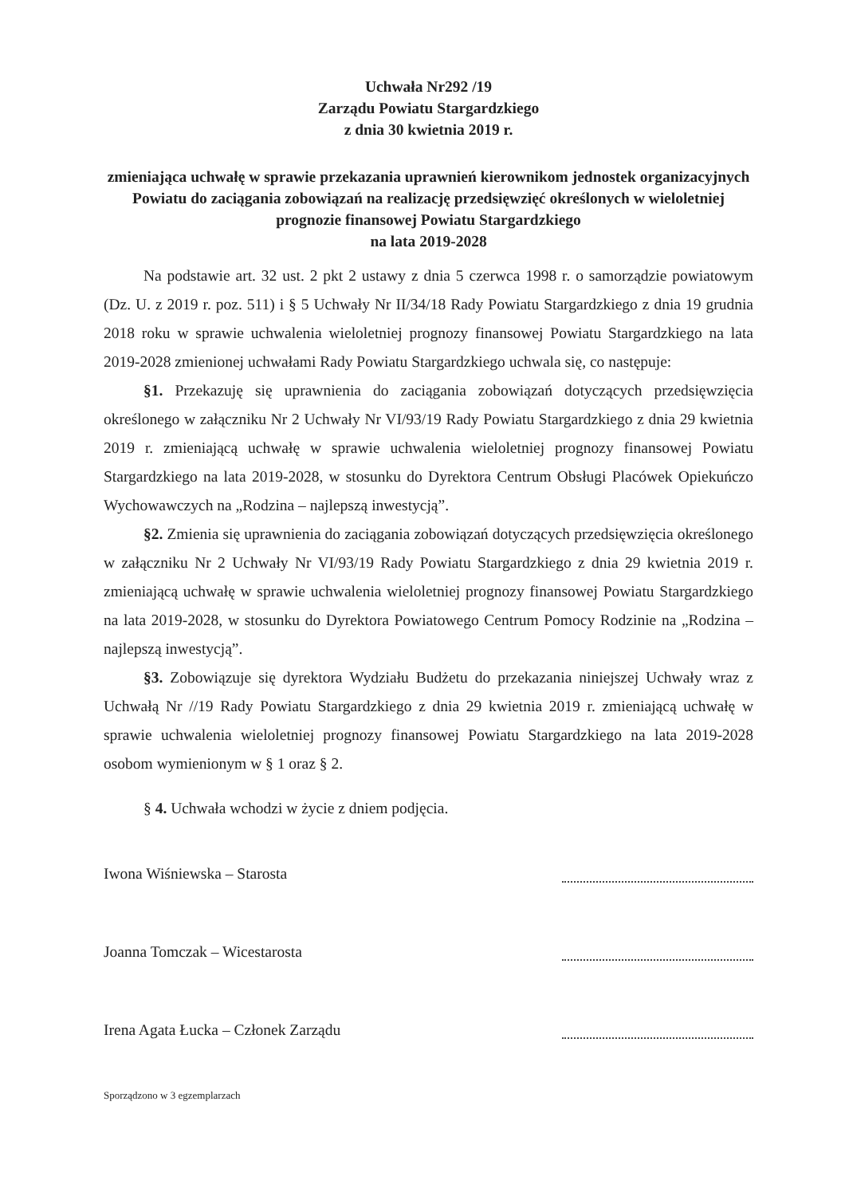Uchwała Nr292 /19
Zarządu Powiatu Stargardzkiego
z dnia 30 kwietnia 2019 r.
zmieniająca uchwałę w sprawie przekazania uprawnień kierownikom jednostek organizacyjnych Powiatu do zaciągania zobowiązań na realizację przedsięwzięć określonych w wieloletniej prognozie finansowej Powiatu Stargardzkiego
na lata 2019-2028
Na podstawie art. 32 ust. 2 pkt 2 ustawy z dnia 5 czerwca 1998 r. o samorządzie powiatowym (Dz. U. z 2019 r. poz. 511) i § 5 Uchwały Nr II/34/18 Rady Powiatu Stargardzkiego z dnia 19 grudnia 2018 roku w sprawie uchwalenia wieloletniej prognozy finansowej Powiatu Stargardzkiego na lata 2019-2028 zmienionej uchwałami Rady Powiatu Stargardzkiego uchwala się, co następuje:
§1. Przekazuję się uprawnienia do zaciągania zobowiązań dotyczących przedsięwzięcia określonego w załączniku Nr 2 Uchwały Nr VI/93/19 Rady Powiatu Stargardzkiego z dnia 29 kwietnia 2019 r. zmieniającą uchwałę w sprawie uchwalenia wieloletniej prognozy finansowej Powiatu Stargardzkiego na lata 2019-2028, w stosunku do Dyrektora Centrum Obsługi Placówek Opiekuńczo Wychowawczych na „Rodzina – najlepszą inwestycją”.
§2. Zmienia się uprawnienia do zaciągania zobowiązań dotyczących przedsięwzięcia określonego w załączniku Nr 2 Uchwały Nr VI/93/19 Rady Powiatu Stargardzkiego z dnia 29 kwietnia 2019 r. zmieniającą uchwałę w sprawie uchwalenia wieloletniej prognozy finansowej Powiatu Stargardzkiego na lata 2019-2028, w stosunku do Dyrektora Powiatowego Centrum Pomocy Rodzinie na „Rodzina – najlepszą inwestycją”.
§3. Zobowiązuje się dyrektora Wydziału Budżetu do przekazania niniejszej Uchwały wraz z Uchwałą Nr //19 Rady Powiatu Stargardzkiego z dnia 29 kwietnia 2019 r. zmieniającą uchwałę w sprawie uchwalenia wieloletniej prognozy finansowej Powiatu Stargardzkiego na lata 2019-2028 osobom wymienionym w § 1 oraz § 2.
§ 4. Uchwała wchodzi w życie z dniem podjęcia.
Iwona Wiśniewska – Starosta
Joanna Tomczak – Wicestarosta
Irena Agata Łucka – Członek Zarządu
Sporządzono w 3 egzemplarzach